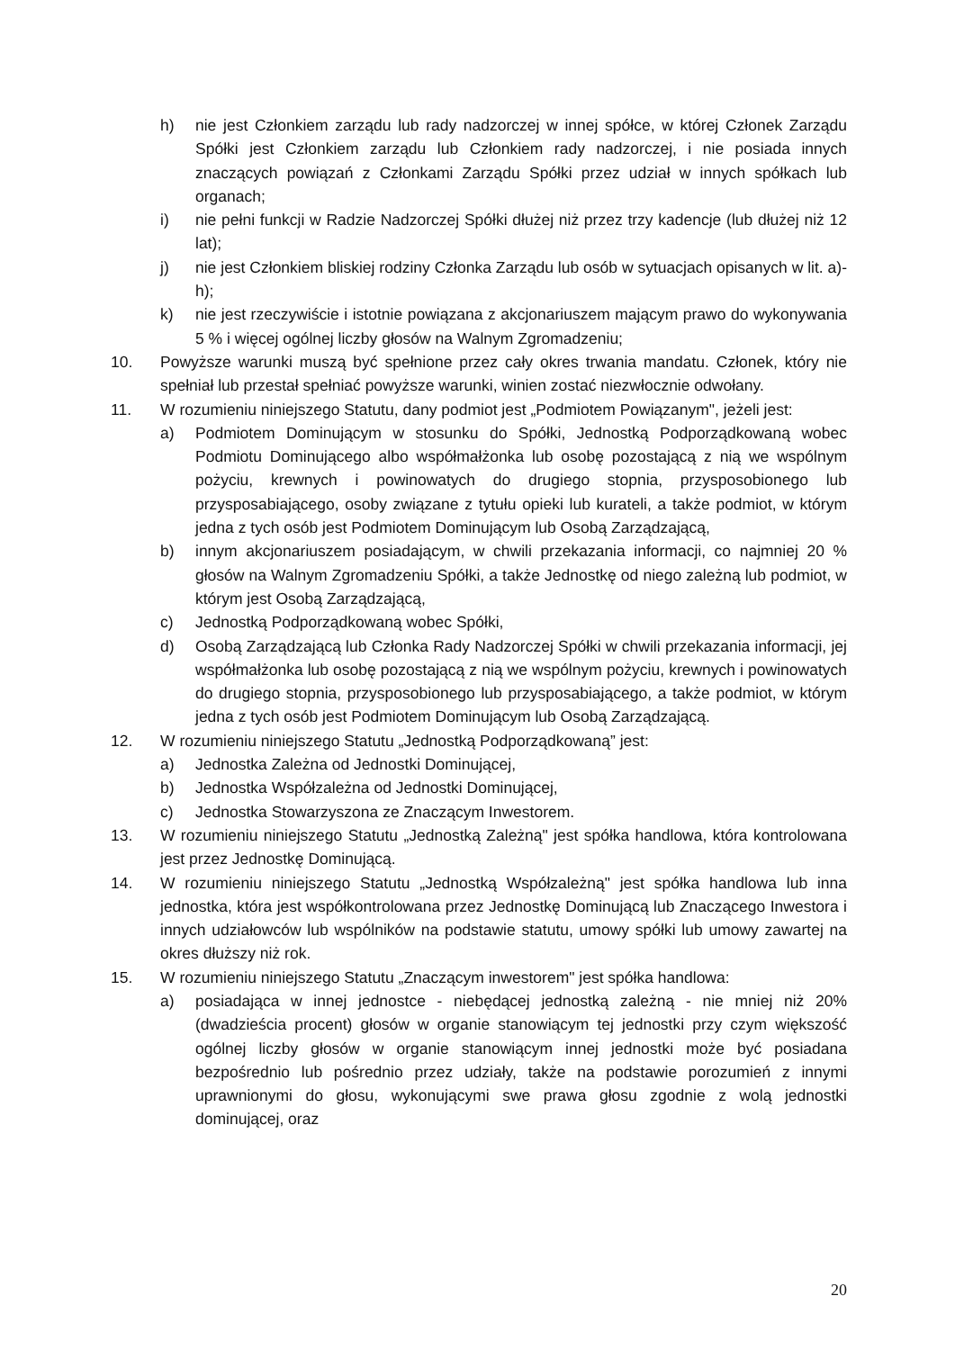h) nie jest Członkiem zarządu lub rady nadzorczej w innej spółce, w której Członek Zarządu Spółki jest Członkiem zarządu lub Członkiem rady nadzorczej, i nie posiada innych znaczących powiązań z Członkami Zarządu Spółki przez udział w innych spółkach lub organach;
i) nie pełni funkcji w Radzie Nadzorczej Spółki dłużej niż przez trzy kadencje (lub dłużej niż 12 lat);
j) nie jest Członkiem bliskiej rodziny Członka Zarządu lub osób w sytuacjach opisanych w lit. a)-h);
k) nie jest rzeczywiście i istotnie powiązana z akcjonariuszem mającym prawo do wykonywania 5 % i więcej ogólnej liczby głosów na Walnym Zgromadzeniu;
10. Powyższe warunki muszą być spełnione przez cały okres trwania mandatu. Członek, który nie spełniał lub przestał spełniać powyższe warunki, winien zostać niezwłocznie odwołany.
11. W rozumieniu niniejszego Statutu, dany podmiot jest „Podmiotem Powiązanym", jeżeli jest:
a) Podmiotem Dominującym w stosunku do Spółki, Jednostką Podporządkowaną wobec Podmiotu Dominującego albo współmałżonka lub osobę pozostającą z nią we wspólnym pożyciu, krewnych i powinowatych do drugiego stopnia, przysposobionego lub przysposabiającego, osoby związane z tytułu opieki lub kurateli, a także podmiot, w którym jedna z tych osób jest Podmiotem Dominującym lub Osobą Zarządzającą,
b) innym akcjonariuszem posiadającym, w chwili przekazania informacji, co najmniej 20 % głosów na Walnym Zgromadzeniu Spółki, a także Jednostkę od niego zależną lub podmiot, w którym jest Osobą Zarządzającą,
c) Jednostką Podporządkowaną wobec Spółki,
d) Osobą Zarządzającą lub Członka Rady Nadzorczej Spółki w chwili przekazania informacji, jej współmałżonka lub osobę pozostającą z nią we wspólnym pożyciu, krewnych i powinowatych do drugiego stopnia, przysposobionego lub przysposabiającego, a także podmiot, w którym jedna z tych osób jest Podmiotem Dominującym lub Osobą Zarządzającą.
12. W rozumieniu niniejszego Statutu „Jednostką Podporządkowaną” jest:
a) Jednostka Zależna od Jednostki Dominującej,
b) Jednostka Współzależna od Jednostki Dominującej,
c) Jednostka Stowarzyszona ze Znaczącym Inwestorem.
13. W rozumieniu niniejszego Statutu „Jednostką Zależną" jest spółka handlowa, która kontrolowana jest przez Jednostkę Dominującą.
14. W rozumieniu niniejszego Statutu „Jednostką Współzależną" jest spółka handlowa lub inna jednostka, która jest współkontrolowana przez Jednostkę Dominującą lub Znaczącego Inwestora i innych udziałowców lub wspólników na podstawie statutu, umowy spółki lub umowy zawartej na okres dłuższy niż rok.
15. W rozumieniu niniejszego Statutu „Znaczącym inwestorem" jest spółka handlowa:
a) posiadająca w innej jednostce - niebędącej jednostką zależną - nie mniej niż 20% (dwadzieścia procent) głosów w organie stanowiącym tej jednostki przy czym większość ogólnej liczby głosów w organie stanowiącym innej jednostki może być posiadana bezpośrednio lub pośrednio przez udziały, także na podstawie porozumień z innymi uprawnionymi do głosu, wykonującymi swe prawa głosu zgodnie z wolą jednostki dominującej, oraz
20